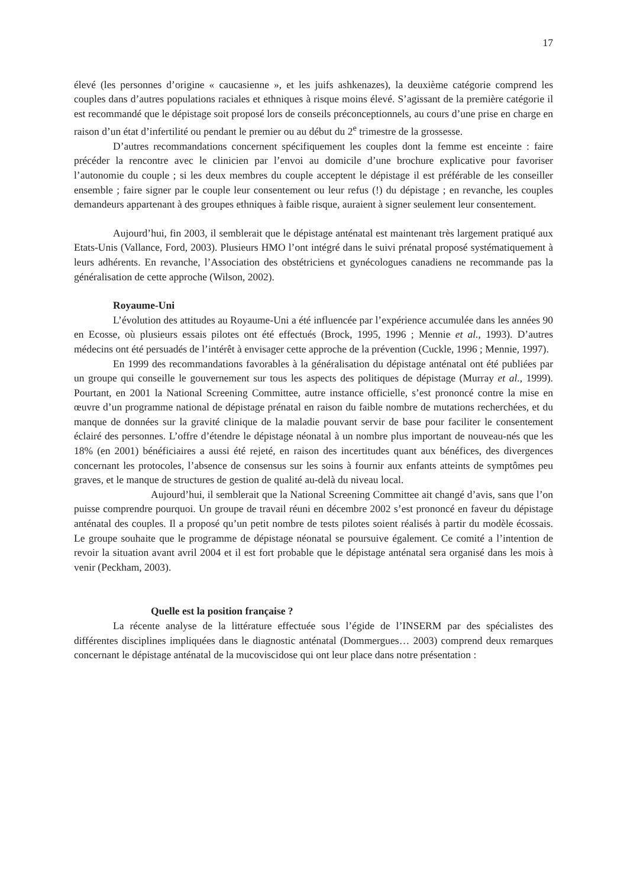17
élevé (les personnes d’origine « caucasienne », et les juifs ashkenazes), la deuxième catégorie comprend les couples dans d’autres populations raciales et ethniques à risque moins élevé. S’agissant de la première catégorie il est recommandé que le dépistage soit proposé lors de conseils préconceptionnels, au cours d’une prise en charge en raison d’un état d’infertilité ou pendant le premier ou au début du 2<sup>e</sup> trimestre de la grossesse.
D’autres recommandations concernent spécifiquement les couples dont la femme est enceinte : faire précéder la rencontre avec le clinicien par l’envoi au domicile d’une brochure explicative pour favoriser l’autonomie du couple ; si les deux membres du couple acceptent le dépistage il est préférable de les conseiller ensemble ; faire signer par le couple leur consentement ou leur refus (!) du dépistage ; en revanche, les couples demandeurs appartenant à des groupes ethniques à faible risque, auraient à signer seulement leur consentement.
Aujourd’hui, fin 2003, il semblerait que le dépistage anténatal est maintenant très largement pratiqué aux Etats-Unis (Vallance, Ford, 2003). Plusieurs HMO l’ont intégré dans le suivi prénatal proposé systématiquement à leurs adhérents. En revanche, l’Association des obstétriciens et gynécologues canadiens ne recommande pas la généralisation de cette approche (Wilson, 2002).
Royaume-Uni
L’évolution des attitudes au Royaume-Uni a été influencée par l’expérience accumulée dans les années 90 en Ecosse, où plusieurs essais pilotes ont été effectués (Brock, 1995, 1996 ; Mennie et al., 1993). D’autres médecins ont été persuadés de l’intérêt à envisager cette approche de la prévention (Cuckle, 1996 ; Mennie, 1997).
En 1999 des recommandations favorables à la généralisation du dépistage anténatal ont été publiées par un groupe qui conseille le gouvernement sur tous les aspects des politiques de dépistage (Murray et al., 1999). Pourtant, en 2001 la National Screening Committee, autre instance officielle, s’est prononcé contre la mise en œuvre d’un programme national de dépistage prénatal en raison du faible nombre de mutations recherchées, et du manque de données sur la gravité clinique de la maladie pouvant servir de base pour faciliter le consentement éclairé des personnes. L’offre d’étendre le dépistage néonatal à un nombre plus important de nouveau-nés que les 18% (en 2001) bénéficiaires a aussi été rejeté, en raison des incertitudes quant aux bénéfices, des divergences concernant les protocoles, l’absence de consensus sur les soins à fournir aux enfants atteints de symptômes peu graves, et le manque de structures de gestion de qualité au-delà du niveau local.
Aujourd’hui, il semblerait que la National Screening Committee ait changé d’avis, sans que l’on puisse comprendre pourquoi. Un groupe de travail réuni en décembre 2002 s’est prononcé en faveur du dépistage anténatal des couples. Il a proposé qu’un petit nombre de tests pilotes soient réalisés à partir du modèle écossais. Le groupe souhaite que le programme de dépistage néonatal se poursuive également. Ce comité a l’intention de revoir la situation avant avril 2004 et il est fort probable que le dépistage anténatal sera organisé dans les mois à venir (Peckham, 2003).
Quelle est la position française ?
La récente analyse de la littérature effectuée sous l’égide de l’INSERM par des spécialistes des différentes disciplines impliquées dans le diagnostic anténatal (Dommergues… 2003) comprend deux remarques concernant le dépistage anténatal de la mucoviscidose qui ont leur place dans notre présentation :